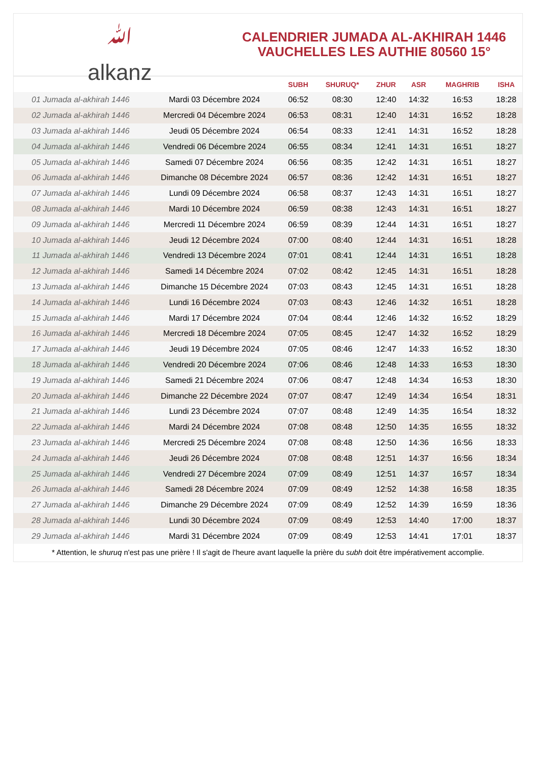ﷲ
alkanz
CALENDRIER JUMADA AL-AKHIRAH 1446
VAUCHELLES LES AUTHIE 80560 15°
| | | SUBH | SHURUQ* | ZHUR | ASR | MAGHRIB | ISHA |
| --- | --- | --- | --- | --- | --- | --- | --- |
| 01 Jumada al-akhirah 1446 | Mardi 03 Décembre 2024 | 06:52 | 08:30 | 12:40 | 14:32 | 16:53 | 18:28 |
| 02 Jumada al-akhirah 1446 | Mercredi 04 Décembre 2024 | 06:53 | 08:31 | 12:40 | 14:31 | 16:52 | 18:28 |
| 03 Jumada al-akhirah 1446 | Jeudi 05 Décembre 2024 | 06:54 | 08:33 | 12:41 | 14:31 | 16:52 | 18:28 |
| 04 Jumada al-akhirah 1446 | Vendredi 06 Décembre 2024 | 06:55 | 08:34 | 12:41 | 14:31 | 16:51 | 18:27 |
| 05 Jumada al-akhirah 1446 | Samedi 07 Décembre 2024 | 06:56 | 08:35 | 12:42 | 14:31 | 16:51 | 18:27 |
| 06 Jumada al-akhirah 1446 | Dimanche 08 Décembre 2024 | 06:57 | 08:36 | 12:42 | 14:31 | 16:51 | 18:27 |
| 07 Jumada al-akhirah 1446 | Lundi 09 Décembre 2024 | 06:58 | 08:37 | 12:43 | 14:31 | 16:51 | 18:27 |
| 08 Jumada al-akhirah 1446 | Mardi 10 Décembre 2024 | 06:59 | 08:38 | 12:43 | 14:31 | 16:51 | 18:27 |
| 09 Jumada al-akhirah 1446 | Mercredi 11 Décembre 2024 | 06:59 | 08:39 | 12:44 | 14:31 | 16:51 | 18:27 |
| 10 Jumada al-akhirah 1446 | Jeudi 12 Décembre 2024 | 07:00 | 08:40 | 12:44 | 14:31 | 16:51 | 18:28 |
| 11 Jumada al-akhirah 1446 | Vendredi 13 Décembre 2024 | 07:01 | 08:41 | 12:44 | 14:31 | 16:51 | 18:28 |
| 12 Jumada al-akhirah 1446 | Samedi 14 Décembre 2024 | 07:02 | 08:42 | 12:45 | 14:31 | 16:51 | 18:28 |
| 13 Jumada al-akhirah 1446 | Dimanche 15 Décembre 2024 | 07:03 | 08:43 | 12:45 | 14:31 | 16:51 | 18:28 |
| 14 Jumada al-akhirah 1446 | Lundi 16 Décembre 2024 | 07:03 | 08:43 | 12:46 | 14:32 | 16:51 | 18:28 |
| 15 Jumada al-akhirah 1446 | Mardi 17 Décembre 2024 | 07:04 | 08:44 | 12:46 | 14:32 | 16:52 | 18:29 |
| 16 Jumada al-akhirah 1446 | Mercredi 18 Décembre 2024 | 07:05 | 08:45 | 12:47 | 14:32 | 16:52 | 18:29 |
| 17 Jumada al-akhirah 1446 | Jeudi 19 Décembre 2024 | 07:05 | 08:46 | 12:47 | 14:33 | 16:52 | 18:30 |
| 18 Jumada al-akhirah 1446 | Vendredi 20 Décembre 2024 | 07:06 | 08:46 | 12:48 | 14:33 | 16:53 | 18:30 |
| 19 Jumada al-akhirah 1446 | Samedi 21 Décembre 2024 | 07:06 | 08:47 | 12:48 | 14:34 | 16:53 | 18:30 |
| 20 Jumada al-akhirah 1446 | Dimanche 22 Décembre 2024 | 07:07 | 08:47 | 12:49 | 14:34 | 16:54 | 18:31 |
| 21 Jumada al-akhirah 1446 | Lundi 23 Décembre 2024 | 07:07 | 08:48 | 12:49 | 14:35 | 16:54 | 18:32 |
| 22 Jumada al-akhirah 1446 | Mardi 24 Décembre 2024 | 07:08 | 08:48 | 12:50 | 14:35 | 16:55 | 18:32 |
| 23 Jumada al-akhirah 1446 | Mercredi 25 Décembre 2024 | 07:08 | 08:48 | 12:50 | 14:36 | 16:56 | 18:33 |
| 24 Jumada al-akhirah 1446 | Jeudi 26 Décembre 2024 | 07:08 | 08:48 | 12:51 | 14:37 | 16:56 | 18:34 |
| 25 Jumada al-akhirah 1446 | Vendredi 27 Décembre 2024 | 07:09 | 08:49 | 12:51 | 14:37 | 16:57 | 18:34 |
| 26 Jumada al-akhirah 1446 | Samedi 28 Décembre 2024 | 07:09 | 08:49 | 12:52 | 14:38 | 16:58 | 18:35 |
| 27 Jumada al-akhirah 1446 | Dimanche 29 Décembre 2024 | 07:09 | 08:49 | 12:52 | 14:39 | 16:59 | 18:36 |
| 28 Jumada al-akhirah 1446 | Lundi 30 Décembre 2024 | 07:09 | 08:49 | 12:53 | 14:40 | 17:00 | 18:37 |
| 29 Jumada al-akhirah 1446 | Mardi 31 Décembre 2024 | 07:09 | 08:49 | 12:53 | 14:41 | 17:01 | 18:37 |
* Attention, le shuruq n'est pas une prière ! Il s'agit de l'heure avant laquelle la prière du subh doit être impérativement accomplie.